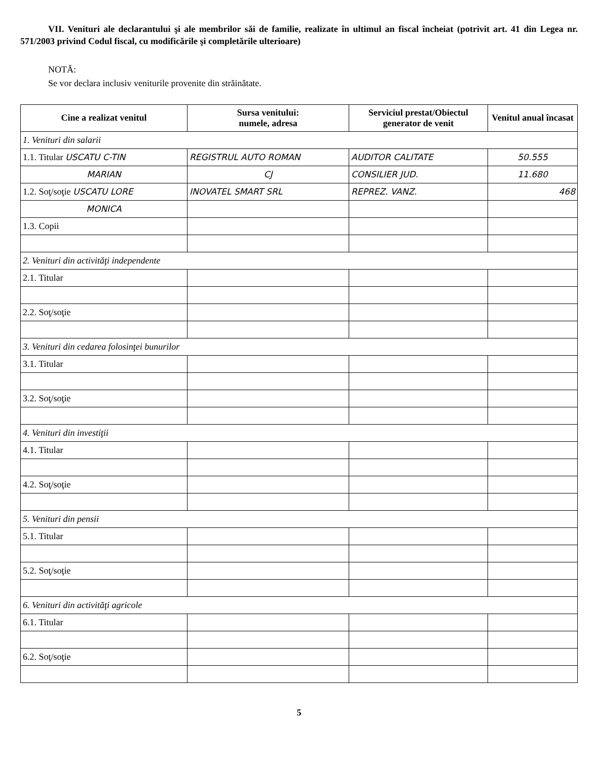VII. Venituri ale declarantului şi ale membrilor săi de familie, realizate în ultimul an fiscal încheiat (potrivit art. 41 din Legea nr. 571/2003 privind Codul fiscal, cu modificările şi completările ulterioare)
NOTĂ:
Se vor declara inclusiv veniturile provenite din străinătate.
| Cine a realizat venitul | Sursa venitului: numele, adresa | Serviciul prestat/Obiectul generator de venit | Venitul anual încasat |
| --- | --- | --- | --- |
| 1. Venituri din salarii | | | |
| 1.1. Titular USCATU C-TIN | REGISTRUL AUTO ROMAN | AUDITOR CALITATE | 50.555 |
| MARIAN | CJ | CONSILIER JUD. | 11.680 |
| 1.2. Soţ/soţie USCATU LORE | INOVATEL SMART SRL | REPREZ. VANZ. | 468 |
| MONICA | | | |
| 1.3. Copii | | | |
| 2. Venituri din activităţi independente | | | |
| 2.1. Titular | | | |
| 2.2. Soţ/soţie | | | |
| 3. Venituri din cedarea folosinţei bunurilor | | | |
| 3.1. Titular | | | |
| 3.2. Soţ/soţie | | | |
| 4. Venituri din investiţii | | | |
| 4.1. Titular | | | |
| 4.2. Soţ/soţie | | | |
| 5. Venituri din pensii | | | |
| 5.1. Titular | | | |
| 5.2. Soţ/soţie | | | |
| 6. Venituri din activităţi agricole | | | |
| 6.1. Titular | | | |
| 6.2. Soţ/soţie | | | |
5